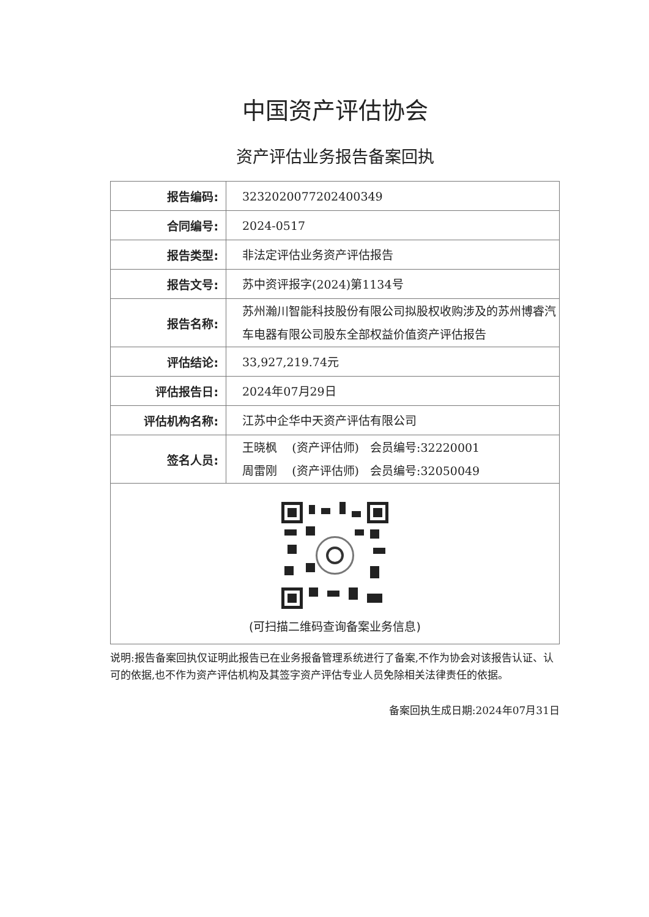中国资产评估协会
资产评估业务报告备案回执
| 报告编码: | 3232020077202400349 |
| 合同编号: | 2024-0517 |
| 报告类型: | 非法定评估业务资产评估报告 |
| 报告文号: | 苏中资评报字(2024)第1134号 |
| 报告名称: | 苏州瀚川智能科技股份有限公司拟股权收购涉及的苏州博睿汽车电器有限公司股东全部权益价值资产评估报告 |
| 评估结论: | 33,927,219.74元 |
| 评估报告日: | 2024年07月29日 |
| 评估机构名称: | 江苏中企华中天资产评估有限公司 |
| 签名人员: | 王晓枫 (资产评估师) 会员编号:32220001 周雷刚 (资产评估师) 会员编号:32050049 |
| (可扫描二维码查询备案业务信息) | |
说明:报告备案回执仅证明此报告已在业务报备管理系统进行了备案,不作为协会对该报告认证、认可的依据,也不作为资产评估机构及其签字资产评估专业人员免除相关法律责任的依据。
备案回执生成日期:2024年07月31日